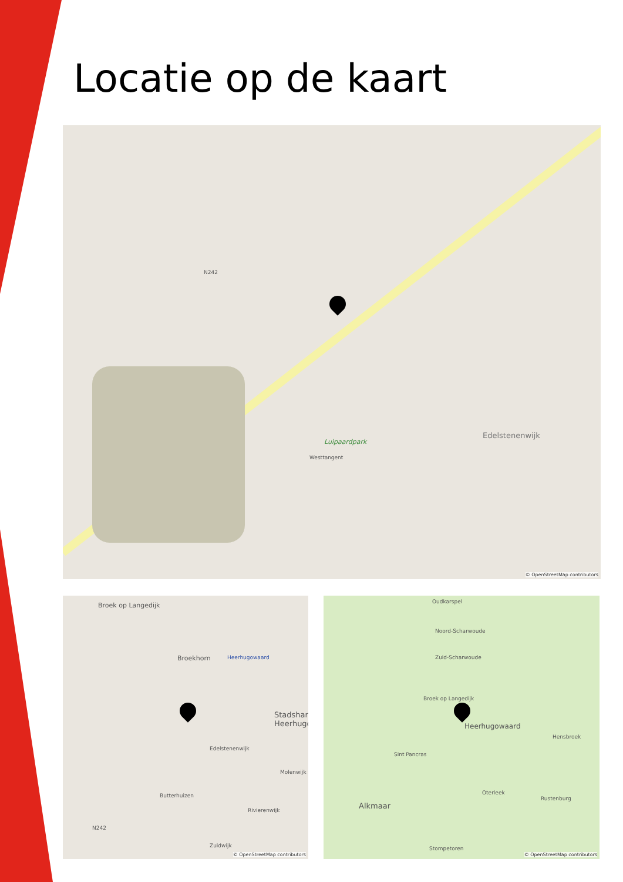Locatie op de kaart
Luipaardpark
Edelstenenwijk
N242
Westtangent
© OpenStreetMap contributors
Broek op Langedijk
Broekhorn Heerhugowaard
Stadshart Heerhugo
Edelstenenwijk
Molenwijk
Butterhuizen
Rivierenwijk
Zuidwijk
N242
© OpenStreetMap contributors
Oudkarspel
Noord-Scharwoude
Zuid-Scharwoude
Broek op Langedijk
Heerhugowaard
Hensbroek
Sint Pancras
Oterleek
Rustenburg
Alkmaar
Stompetoren
© OpenStreetMap contributors